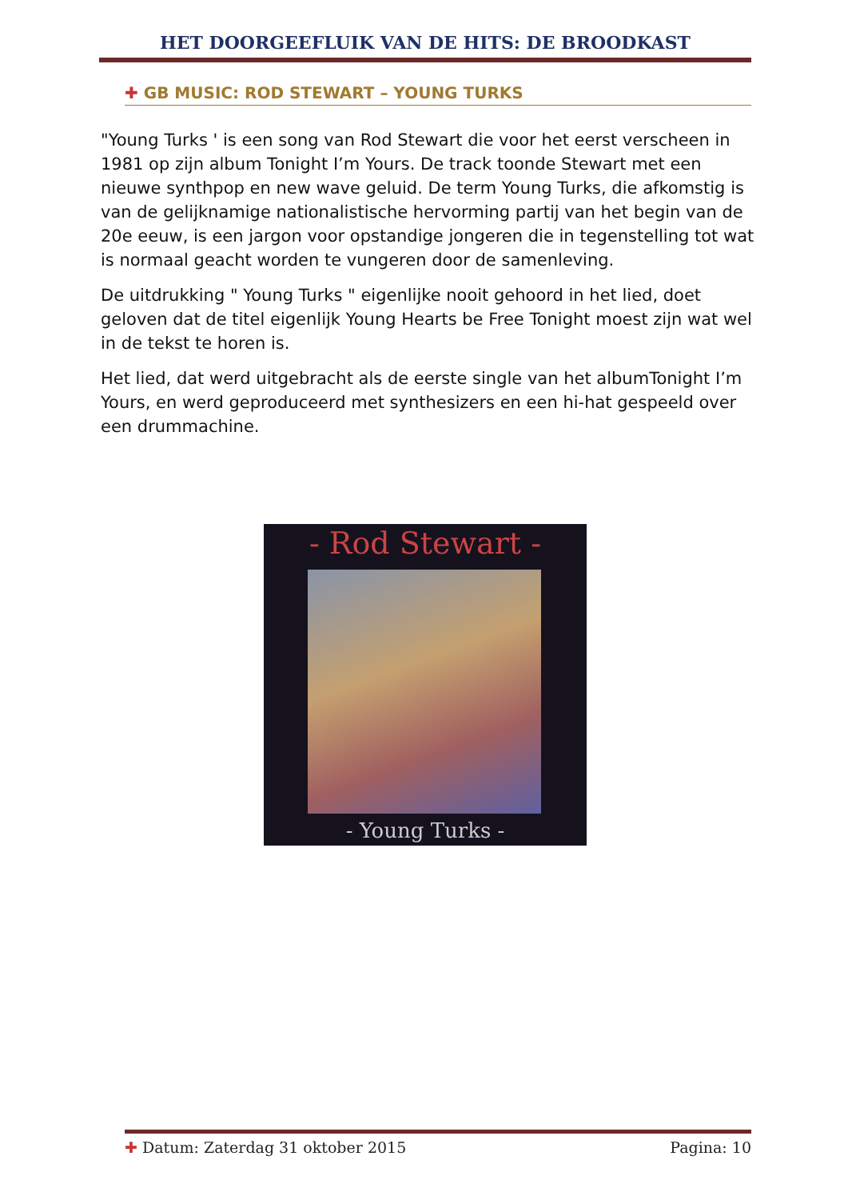HET DOORGEEFLUIK VAN DE HITS: DE BROODKAST
✚ GB MUSIC: ROD STEWART – YOUNG TURKS
"Young Turks ' is een song van Rod Stewart die voor het eerst verscheen in 1981 op zijn album Tonight I’m Yours. De track toonde Stewart met een nieuwe synthpop en new wave geluid. De term Young Turks, die afkomstig is van de gelijknamige nationalistische hervorming partij van het begin van de 20e eeuw, is een jargon voor opstandige jongeren die in tegenstelling tot wat is normaal geacht worden te vungeren door de samenleving.
De uitdrukking " Young Turks " eigenlijke nooit gehoord in het lied, doet geloven dat de titel eigenlijk Young Hearts be Free Tonight moest zijn wat wel in de tekst te horen is.
Het lied, dat werd uitgebracht als de eerste single van het albumTonight I’m Yours, en werd geproduceerd met synthesizers en een hi-hat gespeeld over een drummachine.
- Rod Stewart -
- Young Turks -
✚ Datum: Zaterdag 31 oktober 2015 Pagina: 10